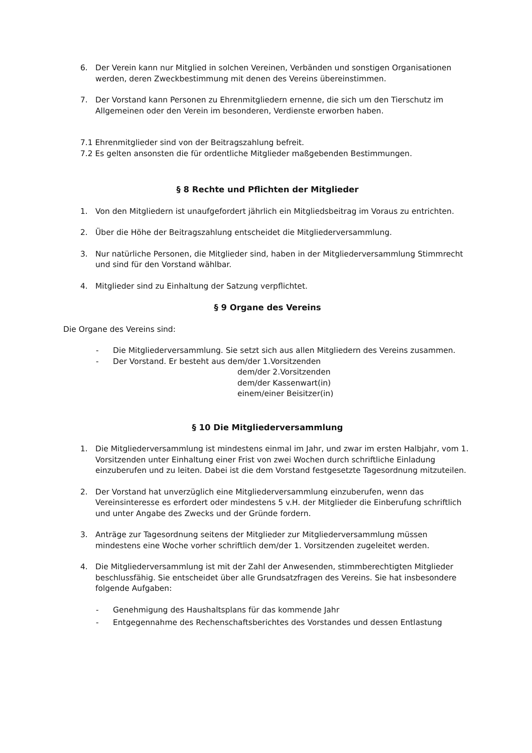6. Der Verein kann nur Mitglied in solchen Vereinen, Verbänden und sonstigen Organisationen werden, deren Zweckbestimmung mit denen des Vereins übereinstimmen.
7. Der Vorstand kann Personen zu Ehrenmitgliedern ernenne, die sich um den Tierschutz im Allgemeinen oder den Verein im besonderen, Verdienste erworben haben.
7.1 Ehrenmitglieder sind von der Beitragszahlung befreit.
7.2 Es gelten ansonsten die für ordentliche Mitglieder maßgebenden Bestimmungen.
§ 8 Rechte und Pflichten der Mitglieder
1. Von den Mitgliedern ist unaufgefordert jährlich ein Mitgliedsbeitrag im Voraus zu entrichten.
2. Über die Höhe der Beitragszahlung entscheidet die Mitgliederversammlung.
3. Nur natürliche Personen, die Mitglieder sind, haben in der Mitgliederversammlung Stimmrecht und sind für den Vorstand wählbar.
4. Mitglieder sind zu Einhaltung der Satzung verpflichtet.
§ 9 Organe des Vereins
Die Organe des Vereins sind:
- Die Mitgliederversammlung. Sie setzt sich aus allen Mitgliedern des Vereins zusammen.
- Der Vorstand. Er besteht aus dem/der 1.Vorsitzenden
dem/der 2.Vorsitzenden
dem/der Kassenwart(in)
einem/einer Beisitzer(in)
§ 10 Die Mitgliederversammlung
1. Die Mitgliederversammlung ist mindestens einmal im Jahr, und zwar im ersten Halbjahr, vom 1. Vorsitzenden unter Einhaltung einer Frist von zwei Wochen durch schriftliche Einladung einzuberufen und zu leiten. Dabei ist die dem Vorstand festgesetzte Tagesordnung mitzuteilen.
2. Der Vorstand hat unverzüglich eine Mitgliederversammlung einzuberufen, wenn das Vereinsinteresse es erfordert oder mindestens 5 v.H. der Mitglieder die Einberufung schriftlich und unter Angabe des Zwecks und der Gründe fordern.
3. Anträge zur Tagesordnung seitens der Mitglieder zur Mitgliederversammlung müssen mindestens eine Woche vorher schriftlich dem/der 1. Vorsitzenden zugeleitet werden.
4. Die Mitgliederversammlung ist mit der Zahl der Anwesenden, stimmberechtigten Mitglieder beschlussfähig. Sie entscheidet über alle Grundsatzfragen des Vereins. Sie hat insbesondere folgende Aufgaben:
- Genehmigung des Haushaltsplans für das kommende Jahr
- Entgegennahme des Rechenschaftsberichtes des Vorstandes und dessen Entlastung